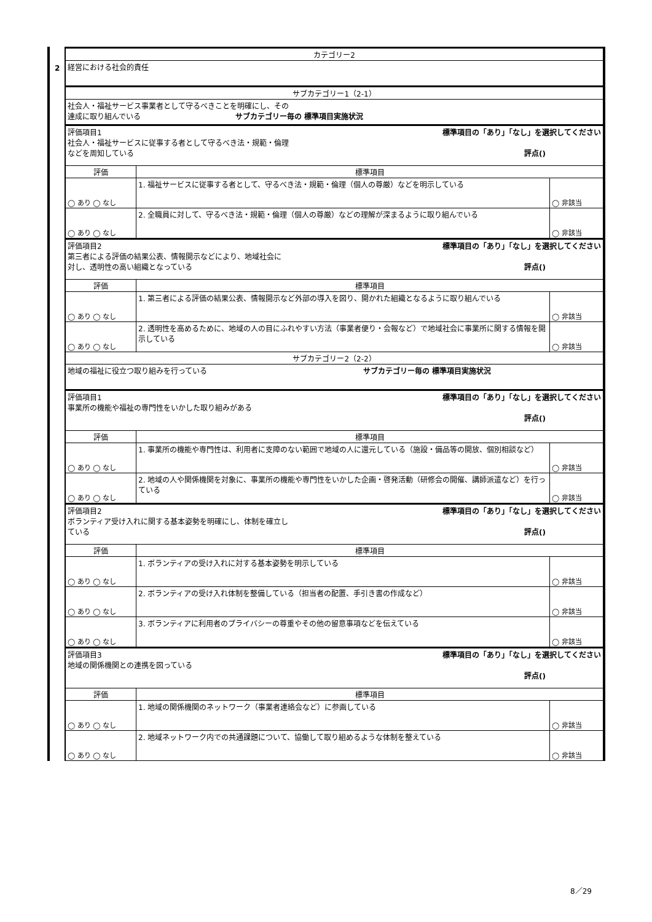2
| カテゴリー2 | | |
| 経営における社会的責任 | | |
| サブカテゴリー1（2-1） | | |
| 社会人・福祉サービス事業者として守るべきことを明確にし、その 達成に取り組んでいる サブカテゴリー毎の 標準項目実施状況 | | |
| 評価項目1 標準項目の「あり」「なし」を選択してください 社会人・福祉サービスに従事する者として守るべき法・規範・倫理 などを周知している 評点() | | |
| 評価 | 標準項目 | |
| ◯ あり ◯ なし | 1. 福祉サービスに従事する者として、守るべき法・規範・倫理（個人の尊厳）などを明示している | ◯ 非該当 |
| ◯ あり ◯ なし | 2. 全職員に対して、守るべき法・規範・倫理（個人の尊厳）などの理解が深まるように取り組んでいる | ◯ 非該当 |
| 評価項目2 標準項目の「あり」「なし」を選択してください 第三者による評価の結果公表、情報開示などにより、地域社会に 対し、透明性の高い組織となっている 評点() | | |
| 評価 | 標準項目 | |
| ◯ あり ◯ なし | 1. 第三者による評価の結果公表、情報開示など外部の導入を図り、開かれた組織となるように取り組んでいる | ◯ 非該当 |
| ◯ あり ◯ なし | 2. 透明性を高めるために、地域の人の目にふれやすい方法（事業者便り・会報など）で地域社会に事業所に関する情報を開示している | ◯ 非該当 |
| サブカテゴリー2（2-2） | | |
| 地域の福祉に役立つ取り組みを行っている サブカテゴリー毎の 標準項目実施状況 | | |
| 評価項目1 標準項目の「あり」「なし」を選択してください 事業所の機能や福祉の専門性をいかした取り組みがある 評点() | | |
| 評価 | 標準項目 | |
| ◯ あり ◯ なし | 1. 事業所の機能や専門性は、利用者に支障のない範囲で地域の人に還元している（施設・備品等の開放、個別相談など） | ◯ 非該当 |
| ◯ あり ◯ なし | 2. 地域の人や関係機関を対象に、事業所の機能や専門性をいかした企画・啓発活動（研修会の開催、講師派遣など）を行っている | ◯ 非該当 |
| 評価項目2 標準項目の「あり」「なし」を選択してください ボランティア受け入れに関する基本姿勢を明確にし、体制を確立し ている 評点() | | |
| 評価 | 標準項目 | |
| ◯ あり ◯ なし | 1. ボランティアの受け入れに対する基本姿勢を明示している | ◯ 非該当 |
| ◯ あり ◯ なし | 2. ボランティアの受け入れ体制を整備している（担当者の配置、手引き書の作成など） | ◯ 非該当 |
| ◯ あり ◯ なし | 3. ボランティアに利用者のプライバシーの尊重やその他の留意事項などを伝えている | ◯ 非該当 |
| 評価項目3 標準項目の「あり」「なし」を選択してください 地域の関係機関との連携を図っている 評点() | | |
| 評価 | 標準項目 | |
| ◯ あり ◯ なし | 1. 地域の関係機関のネットワーク（事業者連絡会など）に参画している | ◯ 非該当 |
| ◯ あり ◯ なし | 2. 地域ネットワーク内での共通課題について、協働して取り組めるような体制を整えている | ◯ 非該当 |
8／29